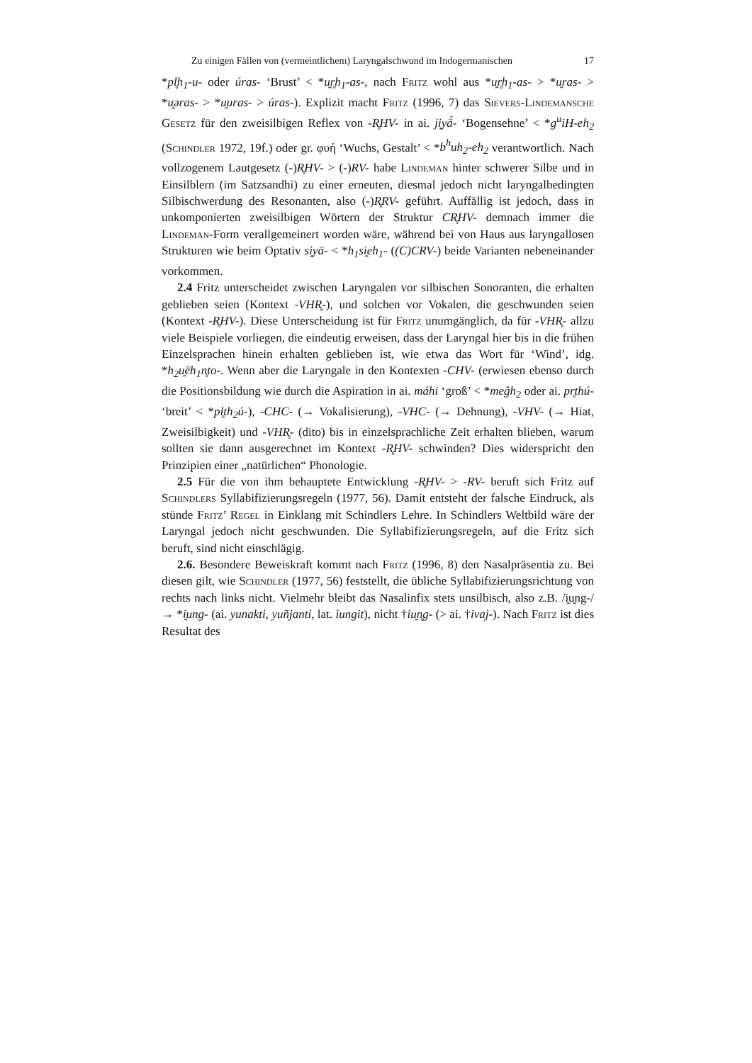Zu einigen Fällen von (vermeintlichem) Laryngalschwund im Indogermanischen 17
*pl̥h<sub>1</sub>-u- oder úras- ‘Brust’ < *u̯r̥h<sub>1</sub>-as-, nach Fritz wohl aus *u̯r̥h<sub>1</sub>-as- > *u̯ras- > *u̯əras- > *u̯uras- > úras-). Explizit macht Fritz (1996, 7) das Sievers-Lindemansche Gesetz für den zweisilbigen Reflex von -R̥HV- in ai. ji̯yā́- ‘Bogensehne’ < *g<sup>u</sup>iH-eh<sub>2</sub> (Schindler 1972, 19f.) oder gr. φυή ‘Wuchs, Gestalt’ < *b<sup>h</sup>uh<sub>2</sub>-eh<sub>2</sub> verantwortlich. Nach vollzogenem Lautgesetz (-)R̥HV- > (-)RV- habe Lindeman hinter schwerer Silbe und in Einsilblern (im Satzsandhi) zu einer erneuten, diesmal jedoch nicht laryngalbedingten Silbischwerdung des Resonanten, also (-)R̥RV- geführt. Auffällig ist jedoch, dass in unkomponierten zweisilbigen Wörtern der Struktur CR̥HV- demnach immer die Lindeman-Form verallgemeinert worden wäre, während bei von Haus aus laryngallosen Strukturen wie beim Optativ si̯yā- < *h<sub>1</sub>si̯eh<sub>1</sub>- ((C)CRV-) beide Varianten nebeneinander vorkommen.
2.4 Fritz unterscheidet zwischen Laryngalen vor silbischen Sonoranten, die erhalten geblieben seien (Kontext -VHR̥-), und solchen vor Vokalen, die geschwunden seien (Kontext -R̥HV-). Diese Unterscheidung ist für Fritz unumgänglich, da für -VHR̥- allzu viele Beispiele vorliegen, die eindeutig erweisen, dass der Laryngal hier bis in die frühen Einzelsprachen hinein erhalten geblieben ist, wie etwa das Wort für ‘Wind’, idg. *h<sub>2</sub>u̯ēh<sub>1</sub>n̥to-. Wenn aber die Laryngale in den Kontexten -CHV- (erwiesen ebenso durch die Positionsbildung wie durch die Aspiration in ai. máhi ‘groß’ < *meĝh<sub>2</sub> oder ai. pr̥thú- ‘breit’ < *pl̥th<sub>2</sub>ú-), -CHC- (→ Vokalisierung), -VHC- (→ Dehnung), -VHV- (→ Hiat, Zweisilbigkeit) und -VHR̥- (dito) bis in einzelsprachliche Zeit erhalten blieben, warum sollten sie dann ausgerechnet im Kontext -R̥HV- schwinden? Dies widerspricht den Prinzipien einer „natürlichen“ Phonologie.
2.5 Für die von ihm behauptete Entwicklung -R̥HV- > -RV- beruft sich Fritz auf Schindlers Syllabifizierungsregeln (1977, 56). Damit entsteht der falsche Eindruck, als stünde Fritz’ Regel in Einklang mit Schindlers Lehre. In Schindlers Weltbild wäre der Laryngal jedoch nicht geschwunden. Die Syllabifizierungsregeln, auf die Fritz sich beruft, sind nicht einschlägig.
2.6. Besondere Beweiskraft kommt nach Fritz (1996, 8) den Nasalpräsentia zu. Bei diesen gilt, wie Schindler (1977, 56) feststellt, die übliche Syllabifizierungsrichtung von rechts nach links nicht. Vielmehr bleibt das Nasalinfix stets unsilbisch, also z.B. /i̯u̯ng-/ → *i̯ung- (ai. yunakti, yuñjanti, lat. iungit), nicht †iu̯n̥g- (> ai. †ivaj-). Nach Fritz ist dies Resultat des